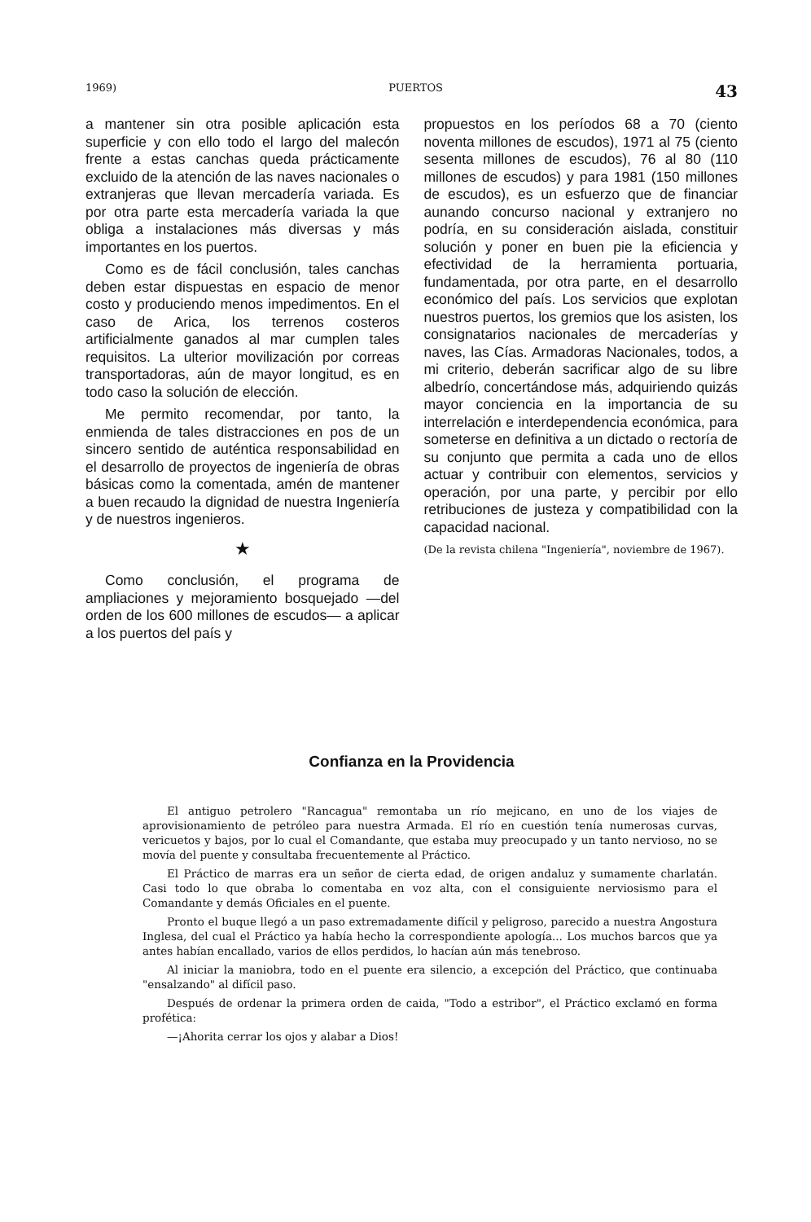1969) PUERTOS 43
a mantener sin otra posible aplicación esta superficie y con ello todo el largo del malecón frente a estas canchas queda prácticamente excluido de la atención de las naves nacionales o extranjeras que llevan mercadería variada. Es por otra parte esta mercadería variada la que obliga a instalaciones más diversas y más importantes en los puertos.
Como es de fácil conclusión, tales canchas deben estar dispuestas en espacio de menor costo y produciendo menos impedimentos. En el caso de Arica, los terrenos costeros artificialmente ganados al mar cumplen tales requisitos. La ulterior movilización por correas transportadoras, aún de mayor longitud, es en todo caso la solución de elección.
Me permito recomendar, por tanto, la enmienda de tales distracciones en pos de un sincero sentido de auténtica responsabilidad en el desarrollo de proyectos de ingeniería de obras básicas como la comentada, amén de mantener a buen recaudo la dignidad de nuestra Ingeniería y de nuestros ingenieros.
★
Como conclusión, el programa de ampliaciones y mejoramiento bosquejado —del orden de los 600 millones de escudos— a aplicar a los puertos del país y
propuestos en los períodos 68 a 70 (ciento noventa millones de escudos), 1971 al 75 (ciento sesenta millones de escudos), 76 al 80 (110 millones de escudos) y para 1981 (150 millones de escudos), es un esfuerzo que de financiar aunando concurso nacional y extranjero no podría, en su consideración aislada, constituir solución y poner en buen pie la eficiencia y efectividad de la herramienta portuaria, fundamentada, por otra parte, en el desarrollo económico del país. Los servicios que explotan nuestros puertos, los gremios que los asisten, los consignatarios nacionales de mercaderías y naves, las Cías. Armadoras Nacionales, todos, a mi criterio, deberán sacrificar algo de su libre albedrío, concertándose más, adquiriendo quizás mayor conciencia en la importancia de su interrelación e interdependencia económica, para someterse en definitiva a un dictado o rectoría de su conjunto que permita a cada uno de ellos actuar y contribuir con elementos, servicios y operación, por una parte, y percibir por ello retribuciones de justeza y compatibilidad con la capacidad nacional.
(De la revista chilena "Ingeniería", noviembre de 1967).
Confianza en la Providencia
El antiguo petrolero "Rancagua" remontaba un río mejicano, en uno de los viajes de aprovisionamiento de petróleo para nuestra Armada. El río en cuestión tenía numerosas curvas, vericuetos y bajos, por lo cual el Comandante, que estaba muy preocupado y un tanto nervioso, no se movía del puente y consultaba frecuentemente al Práctico.
El Práctico de marras era un señor de cierta edad, de origen andaluz y sumamente charlatán. Casi todo lo que obraba lo comentaba en voz alta, con el consiguiente nerviosismo para el Comandante y demás Oficiales en el puente.
Pronto el buque llegó a un paso extremadamente difícil y peligroso, parecido a nuestra Angostura Inglesa, del cual el Práctico ya había hecho la correspondiente apología... Los muchos barcos que ya antes habían encallado, varios de ellos perdidos, lo hacían aún más tenebroso.
Al iniciar la maniobra, todo en el puente era silencio, a excepción del Práctico, que continuaba "ensalzando" al difícil paso.
Después de ordenar la primera orden de caida, "Todo a estribor", el Práctico exclamó en forma profética:
—¡Ahorita cerrar los ojos y alabar a Dios!